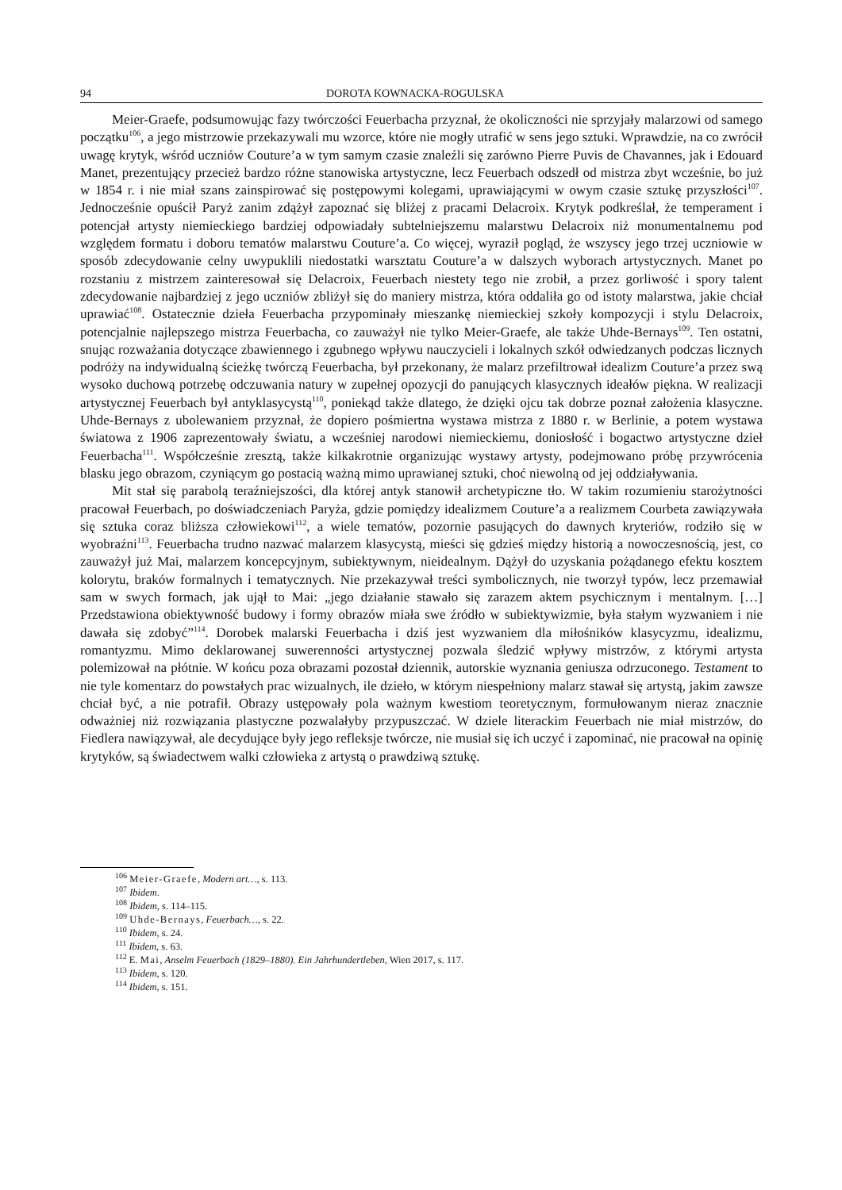94 DOROTA KOWNACKA-ROGULSKA
Meier-Graefe, podsumowując fazy twórczości Feuerbacha przyznał, że okoliczności nie sprzyjały malarzowi od samego początku<sup>106</sup>, a jego mistrzowie przekazywali mu wzorce, które nie mogły utrafić w sens jego sztuki. Wprawdzie, na co zwrócił uwagę krytyk, wśród uczniów Couture’a w tym samym czasie znaleźli się zarówno Pierre Puvis de Chavannes, jak i Edouard Manet, prezentujący przecież bardzo różne stanowiska artystyczne, lecz Feuerbach odszedł od mistrza zbyt wcześnie, bo już w 1854 r. i nie miał szans zainspirować się postępowymi kolegami, uprawiającymi w owym czasie sztukę przyszłości<sup>107</sup>. Jednocześnie opuścił Paryż zanim zdążył zapoznać się bliżej z pracami Delacroix. Krytyk podkreślał, że temperament i potencjał artysty niemieckiego bardziej odpowiadały subtelniejszemu malarstwu Delacroix niż monumentalnemu pod względem formatu i doboru tematów malarstwu Couture’a. Co więcej, wyraził pogląd, że wszyscy jego trzej uczniowie w sposób zdecydowanie celny uwypuklili niedostatki warsztatu Couture’a w dalszych wyborach artystycznych. Manet po rozstaniu z mistrzem zainteresował się Delacroix, Feuerbach niestety tego nie zrobił, a przez gorliwość i spory talent zdecydowanie najbardziej z jego uczniów zbliżył się do maniery mistrza, która oddaliła go od istoty malarstwa, jakie chciał uprawiać<sup>108</sup>. Ostatecznie dzieła Feuerbacha przypominały mieszankę niemieckiej szkoły kompozycji i stylu Delacroix, potencjalnie najlepszego mistrza Feuerbacha, co zauważył nie tylko Meier-Graefe, ale także Uhde-Bernays<sup>109</sup>. Ten ostatni, snując rozważania dotyczące zbawiennego i zgubnego wpływu nauczycieli i lokalnych szkół odwiedzanych podczas licznych podróży na indywidualną ścieżkę twórczą Feuerbacha, był przekonany, że malarz przefiltrował idealizm Couture’a przez swą wysoko duchową potrzebę odczuwania natury w zupełnej opozycji do panujących klasycznych ideałów piękna. W realizacji artystycznej Feuerbach był antyklasycystą<sup>110</sup>, poniekąd także dlatego, że dzięki ojcu tak dobrze poznał założenia klasyczne. Uhde-Bernays z ubolewaniem przyznał, że dopiero pośmiertna wystawa mistrza z 1880 r. w Berlinie, a potem wystawa światowa z 1906 zaprezentowały światu, a wcześniej narodowi niemieckiemu, doniosłość i bogactwo artystyczne dzieł Feuerbacha<sup>111</sup>. Współcześnie zresztą, także kilkakrotnie organizując wystawy artysty, podejmowano próbę przywrócenia blasku jego obrazom, czyniącym go postacią ważną mimo uprawianej sztuki, choć niewolną od jej oddziaływania.
Mit stał się parabolą teraźniejszości, dla której antyk stanowił archetypiczne tło. W takim rozumieniu starożytności pracował Feuerbach, po doświadczeniach Paryża, gdzie pomiędzy idealizmem Couture’a a realizmem Courbeta zawiązywała się sztuka coraz bliższa człowiekowi<sup>112</sup>, a wiele tematów, pozornie pasujących do dawnych kryteriów, rodziło się w wyobraźni<sup>113</sup>. Feuerbacha trudno nazwać malarzem klasycystą, mieści się gdzieś między historią a nowoczesnością, jest, co zauważył już Mai, malarzem koncepcyjnym, subiektywnym, nieidealnym. Dążył do uzyskania pożądanego efektu kosztem kolorytu, braków formalnych i tematycznych. Nie przekazywał treści symbolicznych, nie tworzył typów, lecz przemawiał sam w swych formach, jak ujął to Mai: „jego działanie stawało się zarazem aktem psychicznym i mentalnym. […] Przedstawiona obiektywność budowy i formy obrazów miała swe źródło w subiektywizmie, była stałym wyzwaniem i nie dawała się zdobyć”<sup>114</sup>. Dorobek malarski Feuerbacha i dziś jest wyzwaniem dla miłośników klasycyzmu, idealizmu, romantyzmu. Mimo deklarowanej suwerenności artystycznej pozwala śledzić wpływy mistrzów, z którymi artysta polemizował na płótnie. W końcu poza obrazami pozostał dziennik, autorskie wyznania geniusza odrzuconego. Testament to nie tyle komentarz do powstałych prac wizualnych, ile dzieło, w którym niespełniony malarz stawał się artystą, jakim zawsze chciał być, a nie potrafił. Obrazy ustępowały pola ważnym kwestiom teoretycznym, formułowanym nieraz znacznie odważniej niż rozwiązania plastyczne pozwalałyby przypuszczać. W dziele literackim Feuerbach nie miał mistrzów, do Fiedlera nawiązywał, ale decydujące były jego refleksje twórcze, nie musiał się ich uczyć i zapominać, nie pracował na opinię krytyków, są świadectwem walki człowieka z artystą o prawdziwą sztukę.
<sup>106</sup> Meier-Graefe, Modern art…, s. 113.
<sup>107</sup> Ibidem.
<sup>108</sup> Ibidem, s. 114–115.
<sup>109</sup> Uhde-Bernays, Feuerbach…, s. 22.
<sup>110</sup> Ibidem, s. 24.
<sup>111</sup> Ibidem, s. 63.
<sup>112</sup> E. Mai, Anselm Feuerbach (1829–1880). Ein Jahrhundertleben, Wien 2017, s. 117.
<sup>113</sup> Ibidem, s. 120.
<sup>114</sup> Ibidem, s. 151.